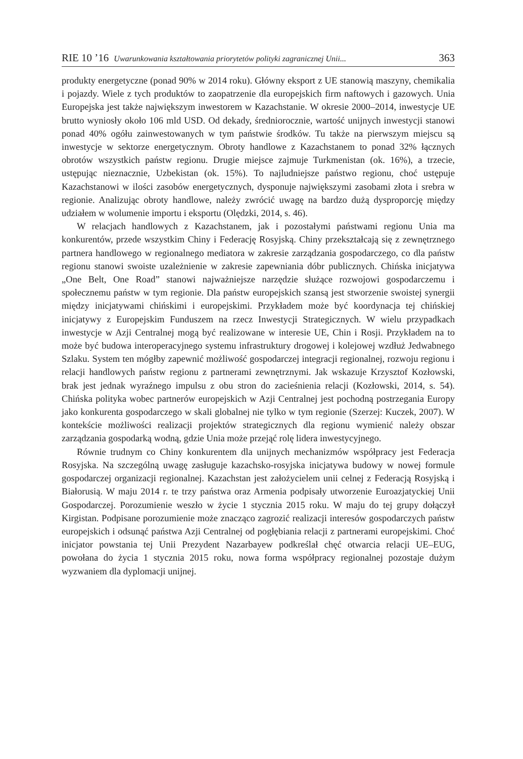RIE 10 ’16 Uwarunkowania kształtowania priorytetów polityki zagranicznej Unii... 363
produkty energetyczne (ponad 90% w 2014 roku). Główny eksport z UE stanowią maszyny, chemikalia i pojazdy. Wiele z tych produktów to zaopatrzenie dla europejskich firm naftowych i gazowych. Unia Europejska jest także największym inwestorem w Kazachstanie. W okresie 2000–2014, inwestycje UE brutto wyniosły około 106 mld USD. Od dekady, średniorocznie, wartość unijnych inwestycji stanowi ponad 40% ogółu zainwestowanych w tym państwie środków. Tu także na pierwszym miejscu są inwestycje w sektorze energetycznym. Obroty handlowe z Kazachstanem to ponad 32% łącznych obrotów wszystkich państw regionu. Drugie miejsce zajmuje Turkmenistan (ok. 16%), a trzecie, ustępując nieznacznie, Uzbekistan (ok. 15%). To najludniejsze państwo regionu, choć ustępuje Kazachstanowi w ilości zasobów energetycznych, dysponuje największymi zasobami złota i srebra w regionie. Analizując obroty handlowe, należy zwrócić uwagę na bardzo dużą dysproporcję między udziałem w wolumenie importu i eksportu (Olędzki, 2014, s. 46).
W relacjach handlowych z Kazachstanem, jak i pozostałymi państwami regionu Unia ma konkurentów, przede wszystkim Chiny i Federację Rosyjską. Chiny przekształcają się z zewnętrznego partnera handlowego w regionalnego mediatora w zakresie zarządzania gospodarczego, co dla państw regionu stanowi swoiste uzależnienie w zakresie zapewniania dóbr publicznych. Chińska inicjatywa „One Belt, One Road” stanowi najważniejsze narzędzie służące rozwojowi gospodarczemu i społecznemu państw w tym regionie. Dla państw europejskich szansą jest stworzenie swoistej synergii między inicjatywami chińskimi i europejskimi. Przykładem może być koordynacja tej chińskiej inicjatywy z Europejskim Funduszem na rzecz Inwestycji Strategicznych. W wielu przypadkach inwestycje w Azji Centralnej mogą być realizowane w interesie UE, Chin i Rosji. Przykładem na to może być budowa interoperacyjnego systemu infrastruktury drogowej i kolejowej wzdłuż Jedwabnego Szlaku. System ten mógłby zapewnić możliwość gospodarczej integracji regionalnej, rozwoju regionu i relacji handlowych państw regionu z partnerami zewnętrznymi. Jak wskazuje Krzysztof Kozłowski, brak jest jednak wyraźnego impulsu z obu stron do zacieśnienia relacji (Kozłowski, 2014, s. 54). Chińska polityka wobec partnerów europejskich w Azji Centralnej jest pochodną postrzegania Europy jako konkurenta gospodarczego w skali globalnej nie tylko w tym regionie (Szerzej: Kuczek, 2007). W kontekście możliwości realizacji projektów strategicznych dla regionu wymienić należy obszar zarządzania gospodarką wodną, gdzie Unia może przejąć rolę lidera inwestycyjnego.
Równie trudnym co Chiny konkurentem dla unijnych mechanizmów współpracy jest Federacja Rosyjska. Na szczególną uwagę zasługuje kazachsko-rosyjska inicjatywa budowy w nowej formule gospodarczej organizacji regionalnej. Kazachstan jest założycielem unii celnej z Federacją Rosyjską i Białorusią. W maju 2014 r. te trzy państwa oraz Armenia podpisały utworzenie Euroazjatyckiej Unii Gospodarczej. Porozumienie weszło w życie 1 stycznia 2015 roku. W maju do tej grupy dołączył Kirgistan. Podpisane porozumienie może znacząco zagrozić realizacji interesów gospodarczych państw europejskich i odsunąć państwa Azji Centralnej od pogłębiania relacji z partnerami europejskimi. Choć inicjator powstania tej Unii Prezydent Nazarbayew podkreślał chęć otwarcia relacji UE–EUG, powołana do życia 1 stycznia 2015 roku, nowa forma współpracy regionalnej pozostaje dużym wyzwaniem dla dyplomacji unijnej.